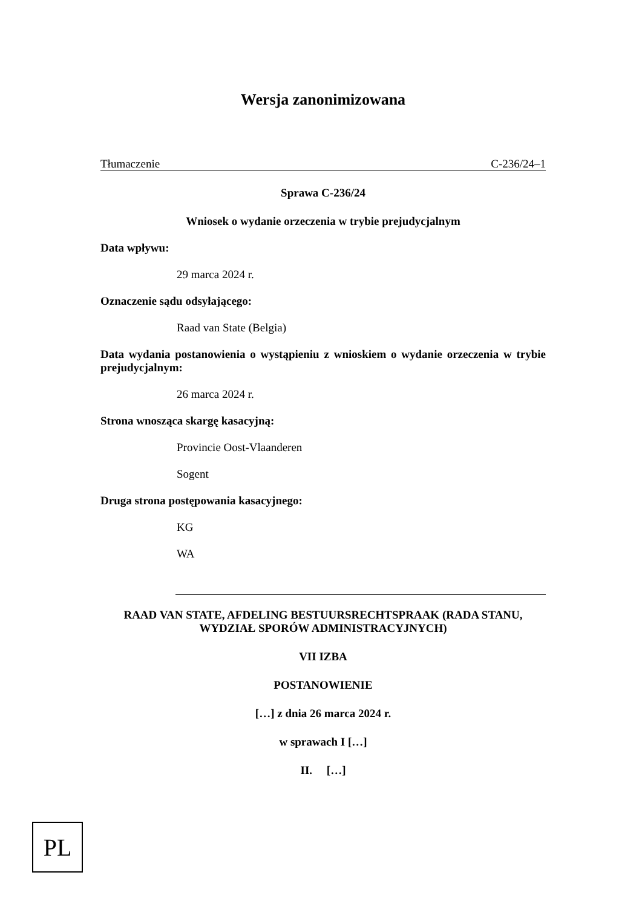Wersja zanonimizowana
Tłumaczenie C-236/24–1
Sprawa C-236/24
Wniosek o wydanie orzeczenia w trybie prejudycjalnym
Data wpływu:
29 marca 2024 r.
Oznaczenie sądu odsyłającego:
Raad van State (Belgia)
Data wydania postanowienia o wystąpieniu z wnioskiem o wydanie orzeczenia w trybie prejudycjalnym:
26 marca 2024 r.
Strona wnosząca skargę kasacyjną:
Provincie Oost-Vlaanderen
Sogent
Druga strona postępowania kasacyjnego:
KG
WA
RAAD VAN STATE, AFDELING BESTUURSRECHTSPRAAK (RADA STANU, WYDZIAŁ SPORÓW ADMINISTRACYJNYCH)
VII IZBA
POSTANOWIENIE
[…] z dnia 26 marca 2024 r.
w sprawach I […]
II. […]
PL